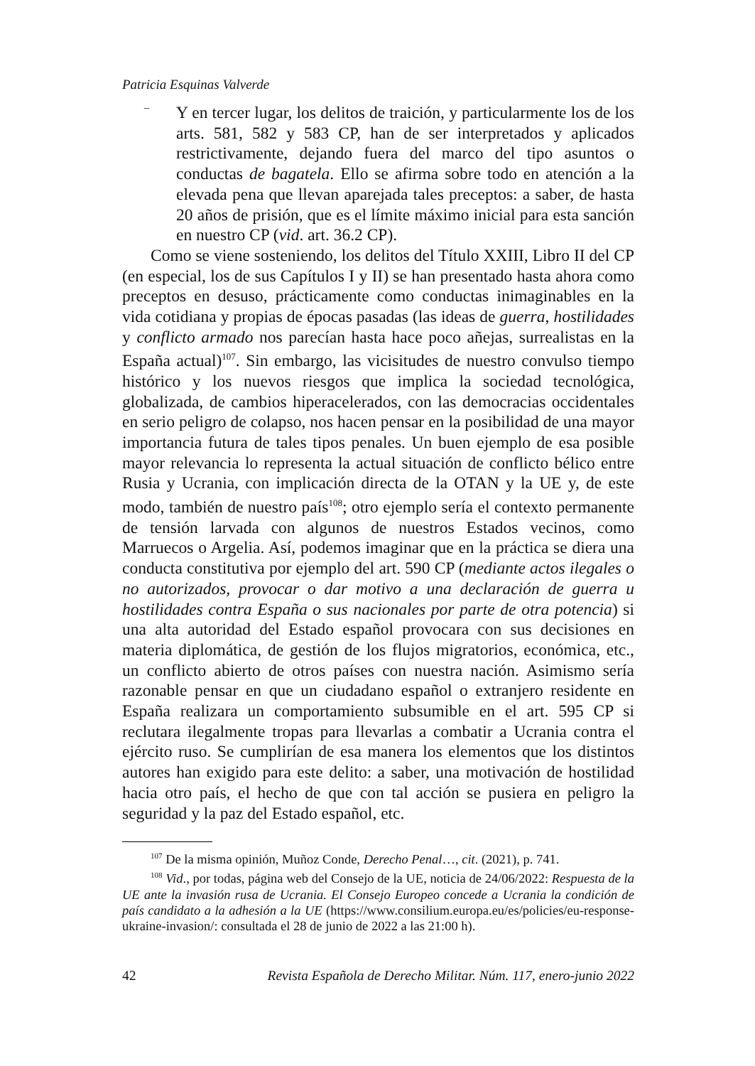Patricia Esquinas Valverde
−
Y en tercer lugar, los delitos de traición, y particularmente los de los arts. 581, 582 y 583 CP, han de ser interpretados y aplicados restrictivamente, dejando fuera del marco del tipo asuntos o conductas de bagatela. Ello se afirma sobre todo en atención a la elevada pena que llevan aparejada tales preceptos: a saber, de hasta 20 años de prisión, que es el límite máximo inicial para esta sanción en nuestro CP (vid. art. 36.2 CP).
Como se viene sosteniendo, los delitos del Título XXIII, Libro II del CP (en especial, los de sus Capítulos I y II) se han presentado hasta ahora como preceptos en desuso, prácticamente como conductas inimaginables en la vida cotidiana y propias de épocas pasadas (las ideas de guerra, hostilidades y conflicto armado nos parecían hasta hace poco añejas, surrealistas en la España actual)<sup>107</sup>. Sin embargo, las vicisitudes de nuestro convulso tiempo histórico y los nuevos riesgos que implica la sociedad tecnológica, globalizada, de cambios hiperacelerados, con las democracias occidentales en serio peligro de colapso, nos hacen pensar en la posibilidad de una mayor importancia futura de tales tipos penales. Un buen ejemplo de esa posible mayor relevancia lo representa la actual situación de conflicto bélico entre Rusia y Ucrania, con implicación directa de la OTAN y la UE y, de este modo, también de nuestro país<sup>108</sup>; otro ejemplo sería el contexto permanente de tensión larvada con algunos de nuestros Estados vecinos, como Marruecos o Argelia. Así, podemos imaginar que en la práctica se diera una conducta constitutiva por ejemplo del art. 590 CP (mediante actos ilegales o no autorizados, provocar o dar motivo a una declaración de guerra u hostilidades contra España o sus nacionales por parte de otra potencia) si una alta autoridad del Estado español provocara con sus decisiones en materia diplomática, de gestión de los flujos migratorios, económica, etc., un conflicto abierto de otros países con nuestra nación. Asimismo sería razonable pensar en que un ciudadano español o extranjero residente en España realizara un comportamiento subsumible en el art. 595 CP si reclutara ilegalmente tropas para llevarlas a combatir a Ucrania contra el ejército ruso. Se cumplirían de esa manera los elementos que los distintos autores han exigido para este delito: a saber, una motivación de hostilidad hacia otro país, el hecho de que con tal acción se pusiera en peligro la seguridad y la paz del Estado español, etc.
<sup>107</sup> De la misma opinión, Muñoz Conde, Derecho Penal…, cit. (2021), p. 741.
<sup>108</sup> Vid., por todas, página web del Consejo de la UE, noticia de 24/06/2022: Respuesta de la UE ante la invasión rusa de Ucrania. El Consejo Europeo concede a Ucrania la condición de país candidato a la adhesión a la UE (https://www.consilium.europa.eu/es/policies/eu-response-ukraine-invasion/: consultada el 28 de junio de 2022 a las 21:00 h).
42 Revista Española de Derecho Militar. Núm. 117, enero-junio 2022